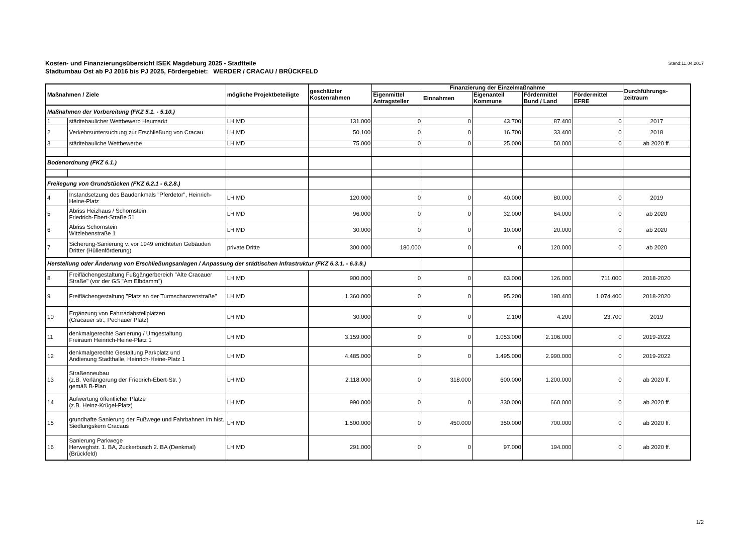Stand:11.04.2017 Kosten- und Finanzierungsübersicht ISEK Magdeburg 2025 - Stadtteile
Stadtumbau Ost ab PJ 2016 bis PJ 2025, Fördergebiet: WERDER / CRACAU / BRÜCKFELD
| Maßnahmen / Ziele | | mögliche Projektbeteiligte | geschätzter Kostenrahmen | Finanzierung der Einzelmaßnahme | | | | | Durchführungs- zeitraum |
| --- | --- | --- | --- | --- | --- | --- | --- | --- | --- |
| | | | | Eigenmittel Antragsteller | Einnahmen | Eigenanteil Kommune | Fördermittel Bund / Land | Fördermittel EFRE | |
| Maßnahmen der Vorbereitung (FKZ 5.1. - 5.10.) | | | | | | | | | |
| 1 | städtebaulicher Wettbewerb Heumarkt | LH MD | 131.000 | 0 | 0 | 43.700 | 87.400 | 0 | 2017 |
| 2 | Verkehrsuntersuchung zur Erschließung von Cracau | LH MD | 50.100 | 0 | 0 | 16.700 | 33.400 | 0 | 2018 |
| 3 | städtebauliche Wettbewerbe | LH MD | 75.000 | 0 | 0 | 25.000 | 50.000 | 0 | ab 2020 ff. |
| Bodenordnung (FKZ 6.1.) | | | | | | | | | |
| Freilegung von Grundstücken (FKZ 6.2.1 - 6.2.8.) | | | | | | | | | |
| 4 | Instandsetzung des Baudenkmals "Pferdetor", Heinrich-Heine-Platz | LH MD | 120.000 | 0 | 0 | 40.000 | 80.000 | 0 | 2019 |
| 5 | Abriss Heizhaus / Schornstein Friedrich-Ebert-Straße 51 | LH MD | 96.000 | 0 | 0 | 32.000 | 64.000 | 0 | ab 2020 |
| 6 | Abriss Schornstein Witzlebenstraße 1 | LH MD | 30.000 | 0 | 0 | 10.000 | 20.000 | 0 | ab 2020 |
| 7 | Sicherung-Sanierung v. vor 1949 errichteten Gebäuden Dritter (Hüllenförderung) | private Dritte | 300.000 | 180.000 | 0 | 0 | 120.000 | 0 | ab 2020 |
| Herstellung oder Änderung von Erschließungsanlagen / Anpassung der städtischen Infrastruktur (FKZ 6.3.1. - 6.3.9.) | | | | | | | | | |
| 8 | Freiflächengestaltung Fußgängerbereich "Alte Cracauer Straße" (vor der GS "Am Elbdamm") | LH MD | 900.000 | 0 | 0 | 63.000 | 126.000 | 711.000 | 2018-2020 |
| 9 | Freiflächengestaltung "Platz an der Turmschanzenstraße" | LH MD | 1.360.000 | 0 | 0 | 95.200 | 190.400 | 1.074.400 | 2018-2020 |
| 10 | Ergänzung von Fahrradabstellplätzen (Cracauer str., Pechauer Platz) | LH MD | 30.000 | 0 | 0 | 2.100 | 4.200 | 23.700 | 2019 |
| 11 | denkmalgerechte Sanierung / Umgestaltung Freiraum Heinrich-Heine-Platz 1 | LH MD | 3.159.000 | 0 | 0 | 1.053.000 | 2.106.000 | 0 | 2019-2022 |
| 12 | denkmalgerechte Gestaltung Parkplatz und Andienung Stadthalle, Heinrich-Heine-Platz 1 | LH MD | 4.485.000 | 0 | 0 | 1.495.000 | 2.990.000 | 0 | 2019-2022 |
| 13 | Straßenneubau (z.B. Verlängerung der Friedrich-Ebert-Str. ) gemäß B-Plan | LH MD | 2.118.000 | 0 | 318.000 | 600.000 | 1.200.000 | 0 | ab 2020 ff. |
| 14 | Aufwertung öffentlicher Plätze (z.B. Heinz-Krügel-Platz) | LH MD | 990.000 | 0 | 0 | 330.000 | 660.000 | 0 | ab 2020 ff. |
| 15 | grundhafte Sanierung der Fußwege und Fahrbahnen im hist. Siedlungskern Cracaus | LH MD | 1.500.000 | 0 | 450.000 | 350.000 | 700.000 | 0 | ab 2020 ff. |
| 16 | Sanierung Parkwege Herweghstr. 1. BA, Zuckerbusch 2. BA (Denkmal) (Brückfeld) | LH MD | 291.000 | 0 | 0 | 97.000 | 194.000 | 0 | ab 2020 ff. |
1/2